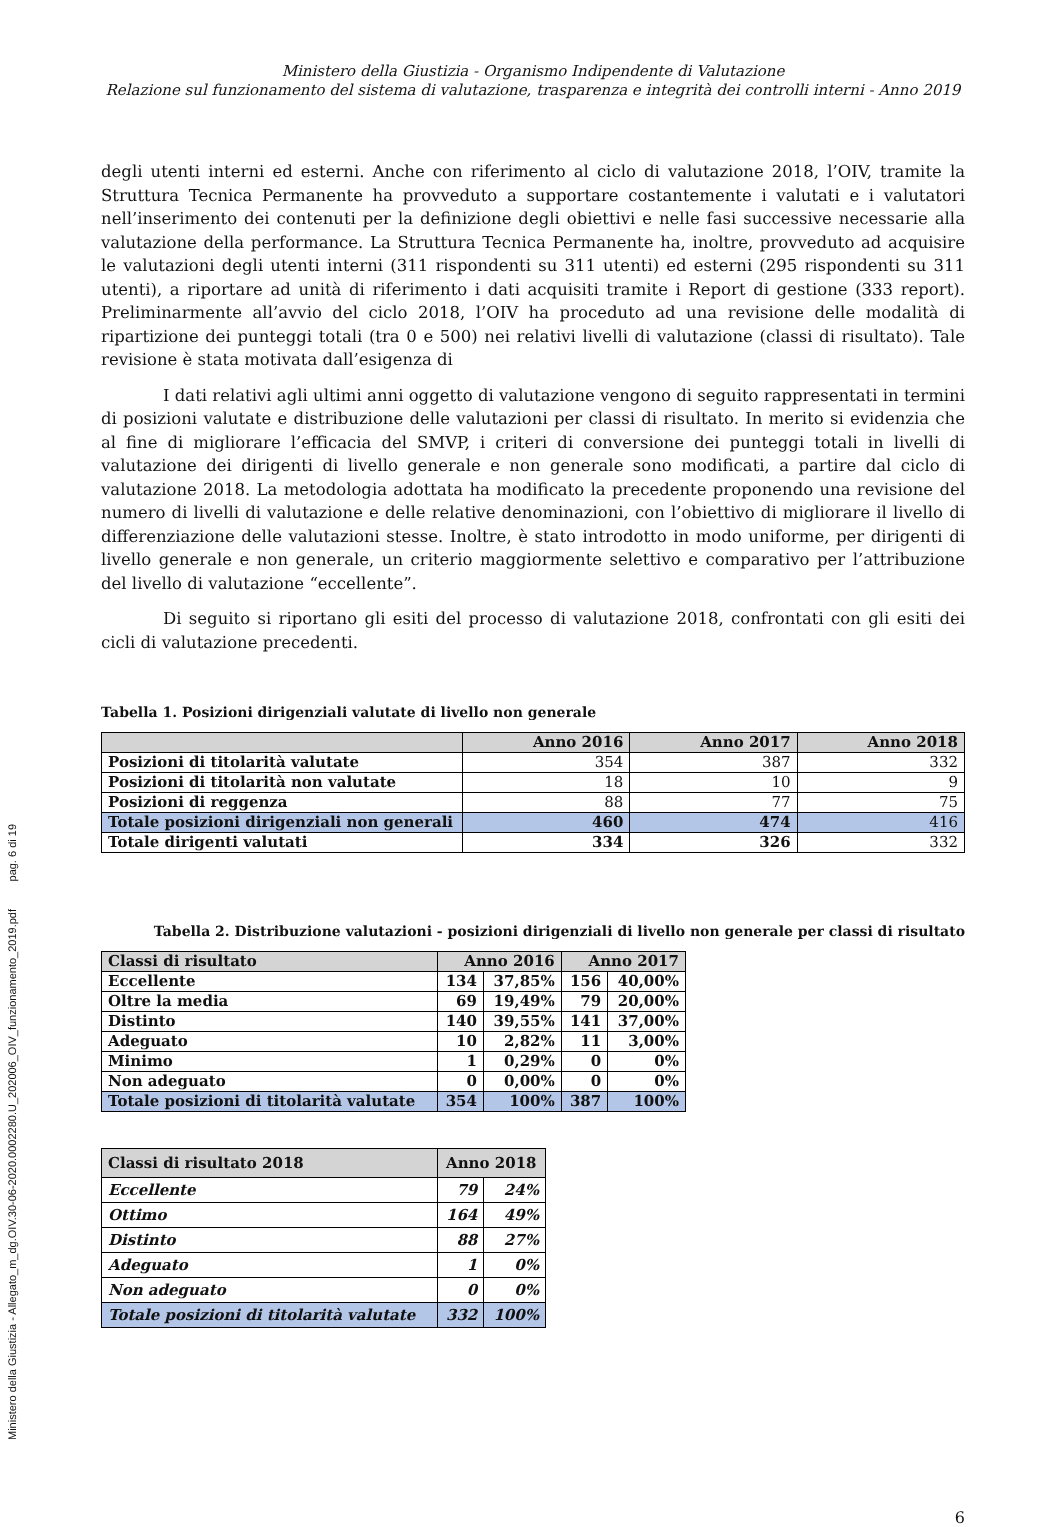Ministero della Giustizia - Allegato_m_dg.OIV.30-06-2020.0002280.U_202006_OIV_funzionamento_2019.pdf pag. 6 di 19
Ministero della Giustizia - Organismo Indipendente di Valutazione
Relazione sul funzionamento del sistema di valutazione, trasparenza e integrità dei controlli interni - Anno 2019
degli utenti interni ed esterni. Anche con riferimento al ciclo di valutazione 2018, l’OIV, tramite la Struttura Tecnica Permanente ha provveduto a supportare costantemente i valutati e i valutatori nell’inserimento dei contenuti per la definizione degli obiettivi e nelle fasi successive necessarie alla valutazione della performance. La Struttura Tecnica Permanente ha, inoltre, provveduto ad acquisire le valutazioni degli utenti interni (311 rispondenti su 311 utenti) ed esterni (295 rispondenti su 311 utenti), a riportare ad unità di riferimento i dati acquisiti tramite i Report di gestione (333 report). Preliminarmente all’avvio del ciclo 2018, l’OIV ha proceduto ad una revisione delle modalità di ripartizione dei punteggi totali (tra 0 e 500) nei relativi livelli di valutazione (classi di risultato). Tale revisione è stata motivata dall’esigenza di
I dati relativi agli ultimi anni oggetto di valutazione vengono di seguito rappresentati in termini di posizioni valutate e distribuzione delle valutazioni per classi di risultato. In merito si evidenzia che al fine di migliorare l’efficacia del SMVP, i criteri di conversione dei punteggi totali in livelli di valutazione dei dirigenti di livello generale e non generale sono modificati, a partire dal ciclo di valutazione 2018. La metodologia adottata ha modificato la precedente proponendo una revisione del numero di livelli di valutazione e delle relative denominazioni, con l’obiettivo di migliorare il livello di differenziazione delle valutazioni stesse. Inoltre, è stato introdotto in modo uniforme, per dirigenti di livello generale e non generale, un criterio maggiormente selettivo e comparativo per l’attribuzione del livello di valutazione “eccellente”.
Di seguito si riportano gli esiti del processo di valutazione 2018, confrontati con gli esiti dei cicli di valutazione precedenti.
Tabella 1. Posizioni dirigenziali valutate di livello non generale
| | Anno 2016 | Anno 2017 | Anno 2018 |
| --- | --- | --- | --- |
| Posizioni di titolarità valutate | 354 | 387 | 332 |
| Posizioni di titolarità non valutate | 18 | 10 | 9 |
| Posizioni di reggenza | 88 | 77 | 75 |
| Totale posizioni dirigenziali non generali | 460 | 474 | 416 |
| Totale dirigenti valutati | 334 | 326 | 332 |
Tabella 2. Distribuzione valutazioni - posizioni dirigenziali di livello non generale per classi di risultato
| Classi di risultato | Anno 2016 | | Anno 2017 | |
| --- | --- | --- | --- | --- |
| Eccellente | 134 | 37,85% | 156 | 40,00% |
| Oltre la media | 69 | 19,49% | 79 | 20,00% |
| Distinto | 140 | 39,55% | 141 | 37,00% |
| Adeguato | 10 | 2,82% | 11 | 3,00% |
| Minimo | 1 | 0,29% | 0 | 0% |
| Non adeguato | 0 | 0,00% | 0 | 0% |
| Totale posizioni di titolarità valutate | 354 | 100% | 387 | 100% |
| Classi di risultato 2018 | Anno 2018 | |
| --- | --- | --- |
| Eccellente | 79 | 24% |
| Ottimo | 164 | 49% |
| Distinto | 88 | 27% |
| Adeguato | 1 | 0% |
| Non adeguato | 0 | 0% |
| Totale posizioni di titolarità valutate | 332 | 100% |
6